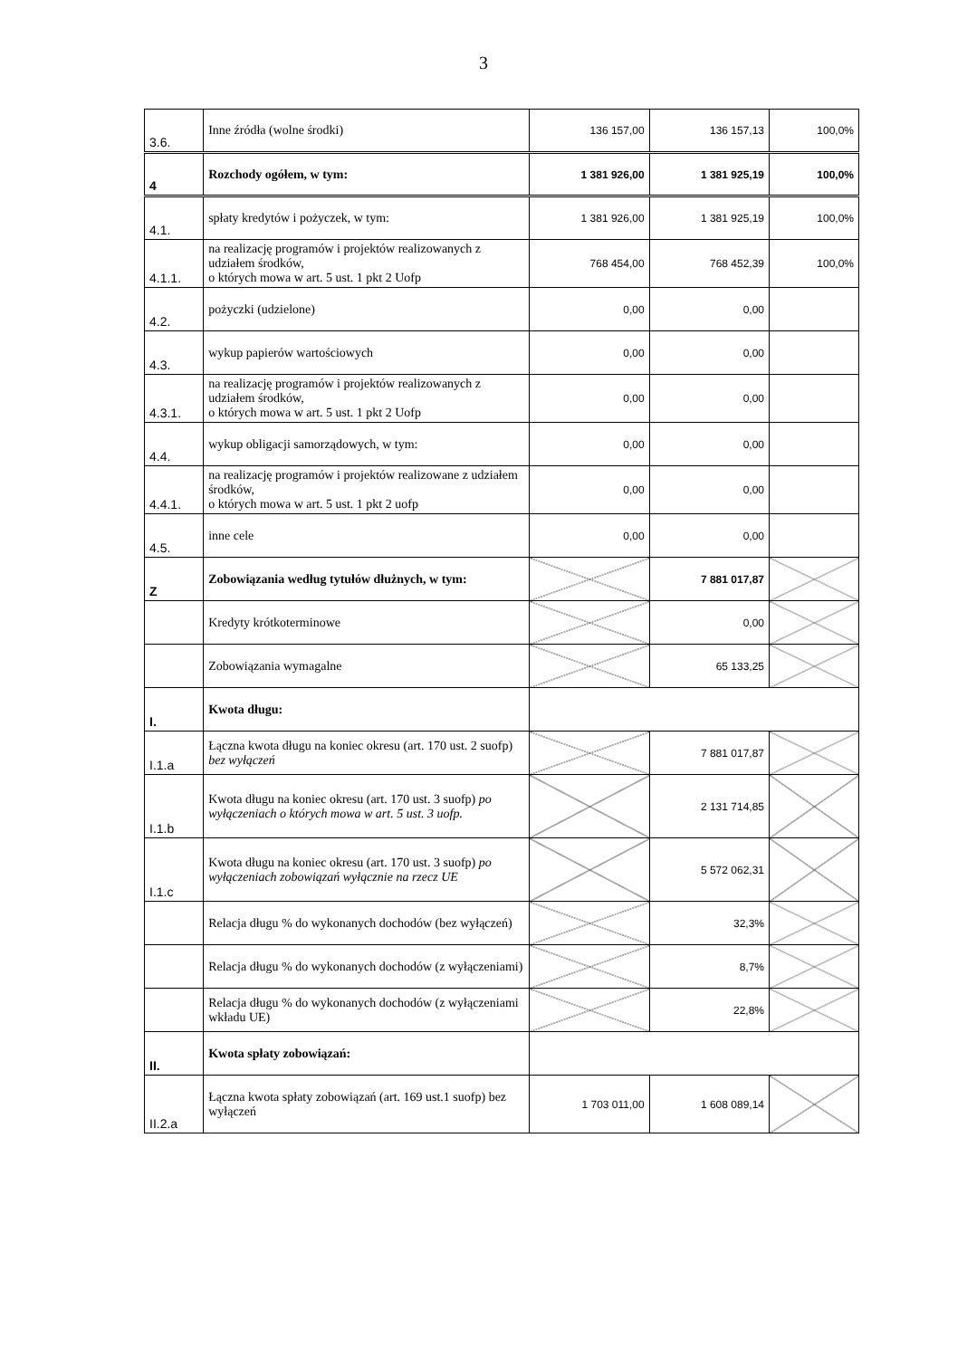3
| 3.6. | Inne źródła (wolne środki) | 136 157,00 | 136 157,13 | 100,0% |
| 4 | Rozchody ogółem, w tym: | 1 381 926,00 | 1 381 925,19 | 100,0% |
| 4.1. | spłaty kredytów i pożyczek, w tym: | 1 381 926,00 | 1 381 925,19 | 100,0% |
| 4.1.1. | na realizację programów i projektów realizowanych z udziałem środków, o których mowa w art. 5 ust. 1 pkt 2 Uofp | 768 454,00 | 768 452,39 | 100,0% |
| 4.2. | pożyczki (udzielone) | 0,00 | 0,00 | |
| 4.3. | wykup papierów wartościowych | 0,00 | 0,00 | |
| 4.3.1. | na realizację programów i projektów realizowanych z udziałem środków, o których mowa w art. 5 ust. 1 pkt 2 Uofp | 0,00 | 0,00 | |
| 4.4. | wykup obligacji samorządowych, w tym: | 0,00 | 0,00 | |
| 4.4.1. | na realizację programów i projektów realizowane z udziałem środków, o których mowa w art. 5 ust. 1 pkt 2 uofp | 0,00 | 0,00 | |
| 4.5. | inne cele | 0,00 | 0,00 | |
| Z | Zobowiązania według tytułów dłużnych, w tym: | | 7 881 017,87 | |
| | Kredyty krótkoterminowe | | 0,00 | |
| | Zobowiązania wymagalne | | 65 133,25 | |
| I. | Kwota długu: | | | |
| I.1.a | Łączna kwota długu na koniec okresu (art. 170 ust. 2 suofp) bez wyłączeń | | 7 881 017,87 | |
| I.1.b | Kwota długu na koniec okresu (art. 170 ust. 3 suofp) po wyłączeniach o których mowa w art. 5 ust. 3 uofp. | | 2 131 714,85 | |
| I.1.c | Kwota długu na koniec okresu (art. 170 ust. 3 suofp) po wyłączeniach zobowiązań wyłącznie na rzecz UE | | 5 572 062,31 | |
| | Relacja długu % do wykonanych dochodów (bez wyłączeń) | | 32,3% | |
| | Relacja długu % do wykonanych dochodów (z wyłączeniami) | | 8,7% | |
| | Relacja długu % do wykonanych dochodów (z wyłączeniami wkładu UE) | | 22,8% | |
| II. | Kwota spłaty zobowiązań: | | | |
| II.2.a | Łączna kwota spłaty zobowiązań (art. 169 ust.1 suofp) bez wyłączeń | 1 703 011,00 | 1 608 089,14 | |